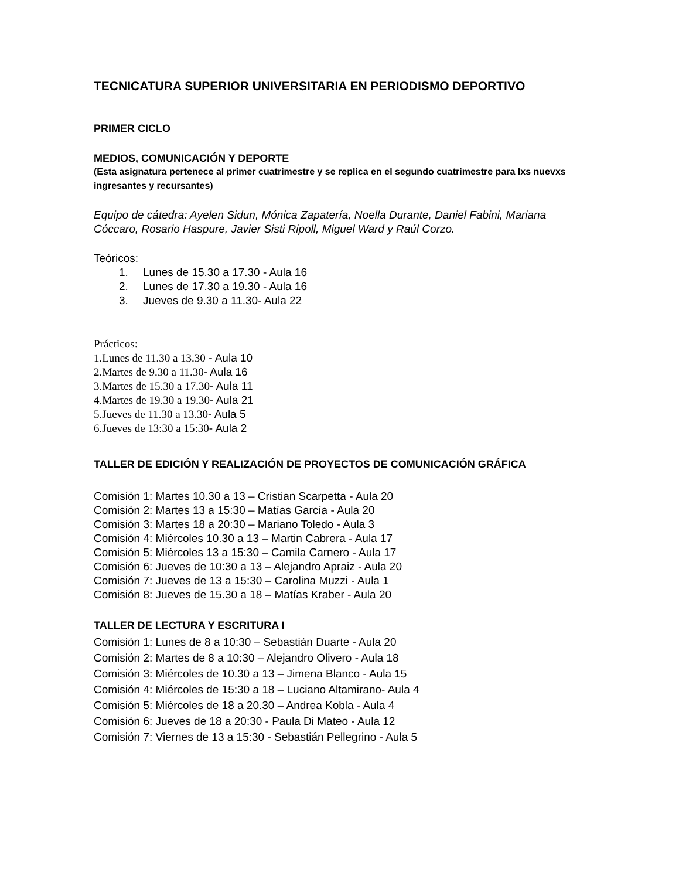TECNICATURA SUPERIOR UNIVERSITARIA EN PERIODISMO DEPORTIVO
PRIMER CICLO
MEDIOS, COMUNICACIÓN Y DEPORTE
(Esta asignatura pertenece al primer cuatrimestre y se replica en el segundo cuatrimestre para lxs nuevxs ingresantes y recursantes)
Equipo de cátedra: Ayelen Sidun, Mónica Zapatería, Noella Durante, Daniel Fabini, Mariana Cóccaro, Rosario Haspure, Javier Sisti Ripoll, Miguel Ward y Raúl Corzo.
Teóricos:
1. Lunes de 15.30 a 17.30 - Aula 16
2. Lunes de 17.30 a 19.30 - Aula 16
3. Jueves de 9.30 a 11.30- Aula 22
Prácticos:
1.Lunes de 11.30 a 13.30 - Aula 10
2.Martes de 9.30 a 11.30- Aula 16
3.Martes de 15.30 a 17.30- Aula 11
4.Martes de 19.30 a 19.30- Aula 21
5.Jueves de 11.30 a 13.30- Aula 5
6.Jueves de 13:30 a 15:30- Aula 2
TALLER DE EDICIÓN Y REALIZACIÓN DE PROYECTOS DE COMUNICACIÓN GRÁFICA
Comisión 1: Martes 10.30 a 13 – Cristian Scarpetta - Aula 20
Comisión 2: Martes 13 a 15:30 – Matías García - Aula 20
Comisión 3: Martes 18 a 20:30 – Mariano Toledo - Aula 3
Comisión 4: Miércoles 10.30 a 13 – Martin Cabrera - Aula 17
Comisión 5: Miércoles 13 a 15:30 – Camila Carnero - Aula 17
Comisión 6: Jueves de 10:30 a 13 – Alejandro Apraiz - Aula 20
Comisión 7: Jueves de 13 a 15:30 – Carolina Muzzi - Aula 1
Comisión 8: Jueves de 15.30 a 18 – Matías Kraber - Aula 20
TALLER DE LECTURA Y ESCRITURA I
Comisión 1: Lunes de 8 a 10:30 – Sebastián Duarte - Aula 20
Comisión 2: Martes de 8 a 10:30 – Alejandro Olivero - Aula 18
Comisión 3: Miércoles de 10.30 a 13 – Jimena Blanco - Aula 15
Comisión 4: Miércoles de 15:30 a 18 – Luciano Altamirano- Aula 4
Comisión 5: Miércoles de 18 a 20.30 – Andrea Kobla - Aula 4
Comisión 6: Jueves de 18 a 20:30 - Paula Di Mateo - Aula 12
Comisión 7: Viernes de 13 a 15:30 - Sebastián Pellegrino - Aula 5